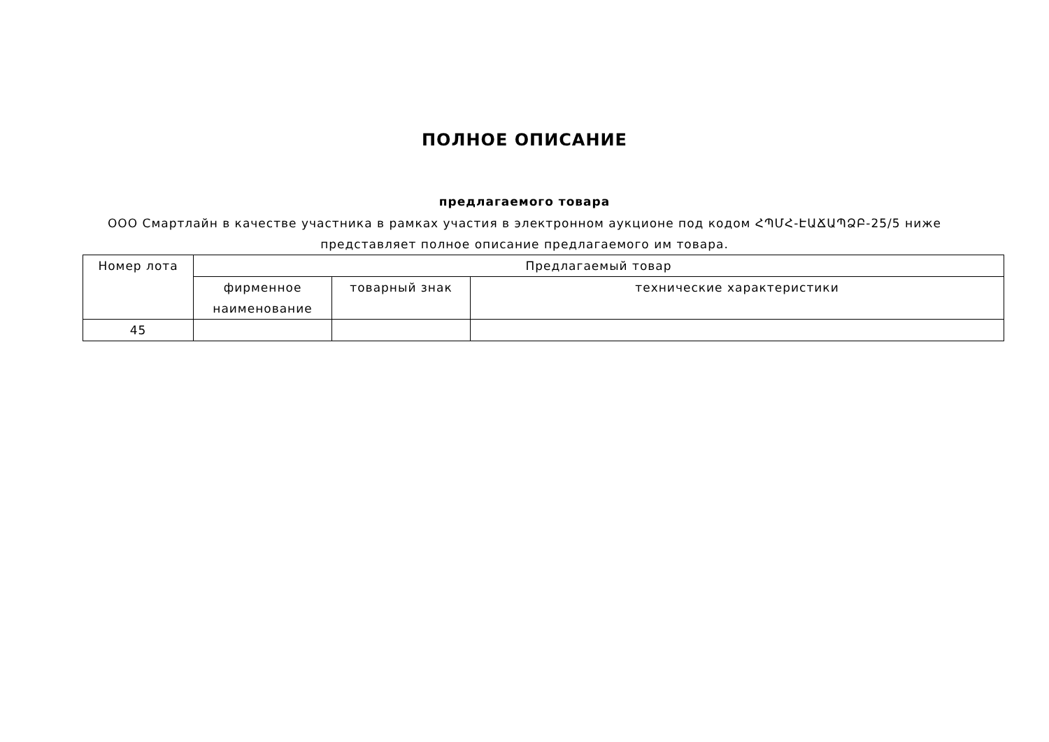ПОЛНОЕ ОПИСАНИЕ
предлагаемого товара
ООО Смартлайн в качестве участника в рамках участия в электронном аукционе под кодом ՀՊՄՀ-ԷԱՃԱՊՁԲ-25/5 ниже представляет полное описание предлагаемого им товара.
| Номер лота | Предлагаемый товар | | |
| --- | --- | --- | --- |
| | фирменное наименование | товарный знак | технические характеристики |
| 45 | | | |